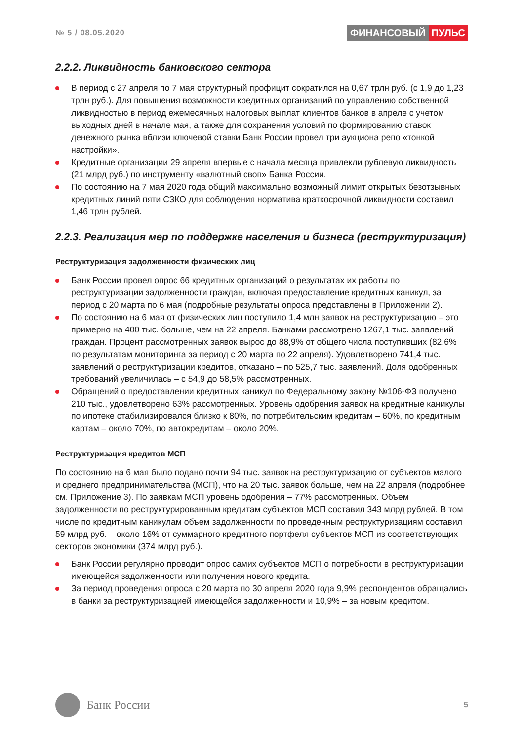№ 5 / 08.05.2020
ФИНАНСОВЫЙ ПУЛЬС
2.2.2. Ликвидность банковского сектора
В период с 27 апреля по 7 мая структурный профицит сократился на 0,67 трлн руб. (с 1,9 до 1,23 трлн руб.). Для повышения возможности кредитных организаций по управлению собственной ликвидностью в период ежемесячных налоговых выплат клиентов банков в апреле с учетом выходных дней в начале мая, а также для сохранения условий по формированию ставок денежного рынка вблизи ключевой ставки Банк России провел три аукциона репо «тонкой настройки».
Кредитные организации 29 апреля впервые с начала месяца привлекли рублевую ликвидность (21 млрд руб.) по инструменту «валютный своп» Банка России.
По состоянию на 7 мая 2020 года общий максимально возможный лимит открытых безотзывных кредитных линий пяти СЗКО для соблюдения норматива краткосрочной ликвидности составил 1,46 трлн рублей.
2.2.3. Реализация мер по поддержке населения и бизнеса (реструктуризация)
Реструктуризация задолженности физических лиц
Банк России провел опрос 66 кредитных организаций о результатах их работы по реструктуризации задолженности граждан, включая предоставление кредитных каникул, за период с 20 марта по 6 мая (подробные результаты опроса представлены в Приложении 2).
По состоянию на 6 мая от физических лиц поступило 1,4 млн заявок на реструктуризацию – это примерно на 400 тыс. больше, чем на 22 апреля. Банками рассмотрено 1267,1 тыс. заявлений граждан. Процент рассмотренных заявок вырос до 88,9% от общего числа поступивших (82,6% по результатам мониторинга за период с 20 марта по 22 апреля). Удовлетворено 741,4 тыс. заявлений о реструктуризации кредитов, отказано – по 525,7 тыс. заявлений. Доля одобренных требований увеличилась – с 54,9 до 58,5% рассмотренных.
Обращений о предоставлении кредитных каникул по Федеральному закону №106-ФЗ получено 210 тыс., удовлетворено 63% рассмотренных. Уровень одобрения заявок на кредитные каникулы по ипотеке стабилизировался близко к 80%, по потребительским кредитам – 60%, по кредитным картам – около 70%, по автокредитам – около 20%.
Реструктуризация кредитов МСП
По состоянию на 6 мая было подано почти 94 тыс. заявок на реструктуризацию от субъектов малого и среднего предпринимательства (МСП), что на 20 тыс. заявок больше, чем на 22 апреля (подробнее см. Приложение 3). По заявкам МСП уровень одобрения – 77% рассмотренных. Объем задолженности по реструктурированным кредитам субъектов МСП составил 343 млрд рублей. В том числе по кредитным каникулам объем задолженности по проведенным реструктуризациям составил 59 млрд руб. – около 16% от суммарного кредитного портфеля субъектов МСП из соответствующих секторов экономики (374 млрд руб.).
Банк России регулярно проводит опрос самих субъектов МСП о потребности в реструктуризации имеющейся задолженности или получения нового кредита.
За период проведения опроса с 20 марта по 30 апреля 2020 года 9,9% респондентов обращались в банки за реструктуризацией имеющейся задолженности и 10,9% – за новым кредитом.
Банк России
5